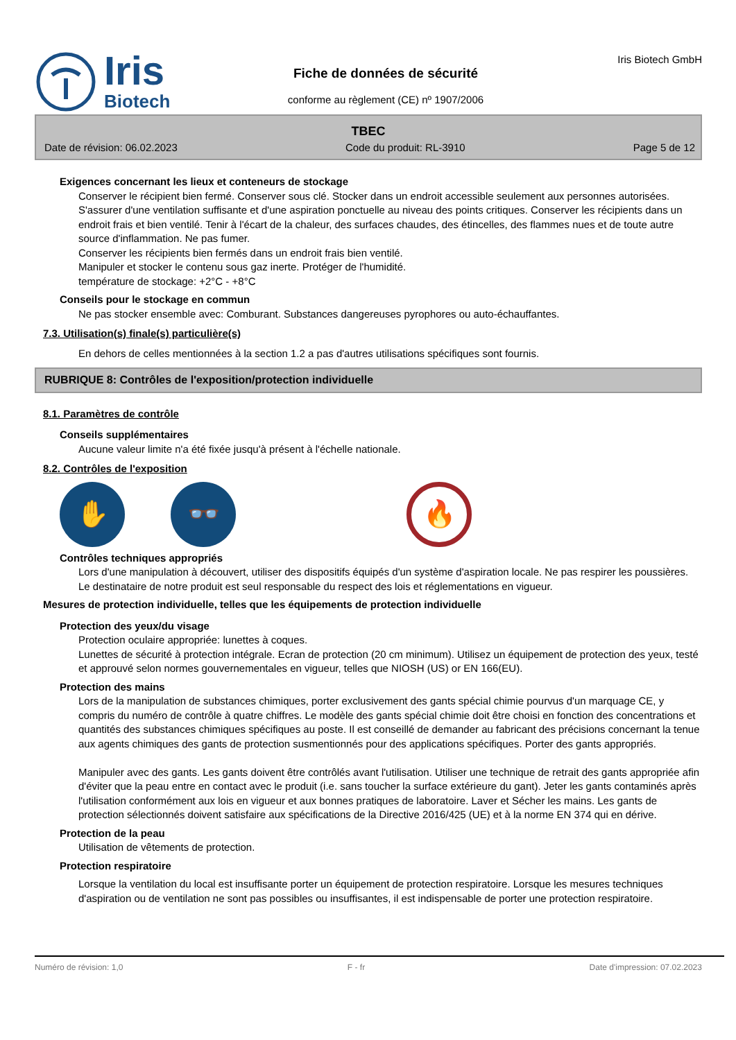Iris
Biotech
Fiche de données de sécurité
conforme au règlement (CE) nº 1907/2006
Iris Biotech GmbH
TBEC
Date de révision: 06.02.2023 Code du produit: RL-3910 Page 5 de 12
Exigences concernant les lieux et conteneurs de stockage
Conserver le récipient bien fermé. Conserver sous clé. Stocker dans un endroit accessible seulement aux personnes autorisées. S'assurer d'une ventilation suffisante et d'une aspiration ponctuelle au niveau des points critiques. Conserver les récipients dans un endroit frais et bien ventilé. Tenir à l'écart de la chaleur, des surfaces chaudes, des étincelles, des flammes nues et de toute autre source d'inflammation. Ne pas fumer.
Conserver les récipients bien fermés dans un endroit frais bien ventilé.
Manipuler et stocker le contenu sous gaz inerte. Protéger de l'humidité.
température de stockage: +2°C - +8°C
Conseils pour le stockage en commun
Ne pas stocker ensemble avec: Comburant. Substances dangereuses pyrophores ou auto-échauffantes.
7.3. Utilisation(s) finale(s) particulière(s)
En dehors de celles mentionnées à la section 1.2 a pas d'autres utilisations spécifiques sont fournis.
RUBRIQUE 8: Contrôles de l'exposition/protection individuelle
8.1. Paramètres de contrôle
Conseils supplémentaires
Aucune valeur limite n'a été fixée jusqu'à présent à l'échelle nationale.
8.2. Contrôles de l'exposition
✋ 👓 🔥
Contrôles techniques appropriés
Lors d'une manipulation à découvert, utiliser des dispositifs équipés d'un système d'aspiration locale. Ne pas respirer les poussières. Le destinataire de notre produit est seul responsable du respect des lois et réglementations en vigueur.
Mesures de protection individuelle, telles que les équipements de protection individuelle
Protection des yeux/du visage
Protection oculaire appropriée: lunettes à coques.
Lunettes de sécurité à protection intégrale. Ecran de protection (20 cm minimum). Utilisez un équipement de protection des yeux, testé et approuvé selon normes gouvernementales en vigueur, telles que NIOSH (US) or EN 166(EU).
Protection des mains
Lors de la manipulation de substances chimiques, porter exclusivement des gants spécial chimie pourvus d'un marquage CE, y compris du numéro de contrôle à quatre chiffres. Le modèle des gants spécial chimie doit être choisi en fonction des concentrations et quantités des substances chimiques spécifiques au poste. Il est conseillé de demander au fabricant des précisions concernant la tenue aux agents chimiques des gants de protection susmentionnés pour des applications spécifiques. Porter des gants appropriés.
Manipuler avec des gants. Les gants doivent être contrôlés avant l'utilisation. Utiliser une technique de retrait des gants appropriée afin d'éviter que la peau entre en contact avec le produit (i.e. sans toucher la surface extérieure du gant). Jeter les gants contaminés après l'utilisation conformément aux lois en vigueur et aux bonnes pratiques de laboratoire. Laver et Sécher les mains. Les gants de protection sélectionnés doivent satisfaire aux spécifications de la Directive 2016/425 (UE) et à la norme EN 374 qui en dérive.
Protection de la peau
Utilisation de vêtements de protection.
Protection respiratoire
Lorsque la ventilation du local est insuffisante porter un équipement de protection respiratoire. Lorsque les mesures techniques d'aspiration ou de ventilation ne sont pas possibles ou insuffisantes, il est indispensable de porter une protection respiratoire.
Numéro de révision: 1,0 F - fr Date d'impression: 07.02.2023